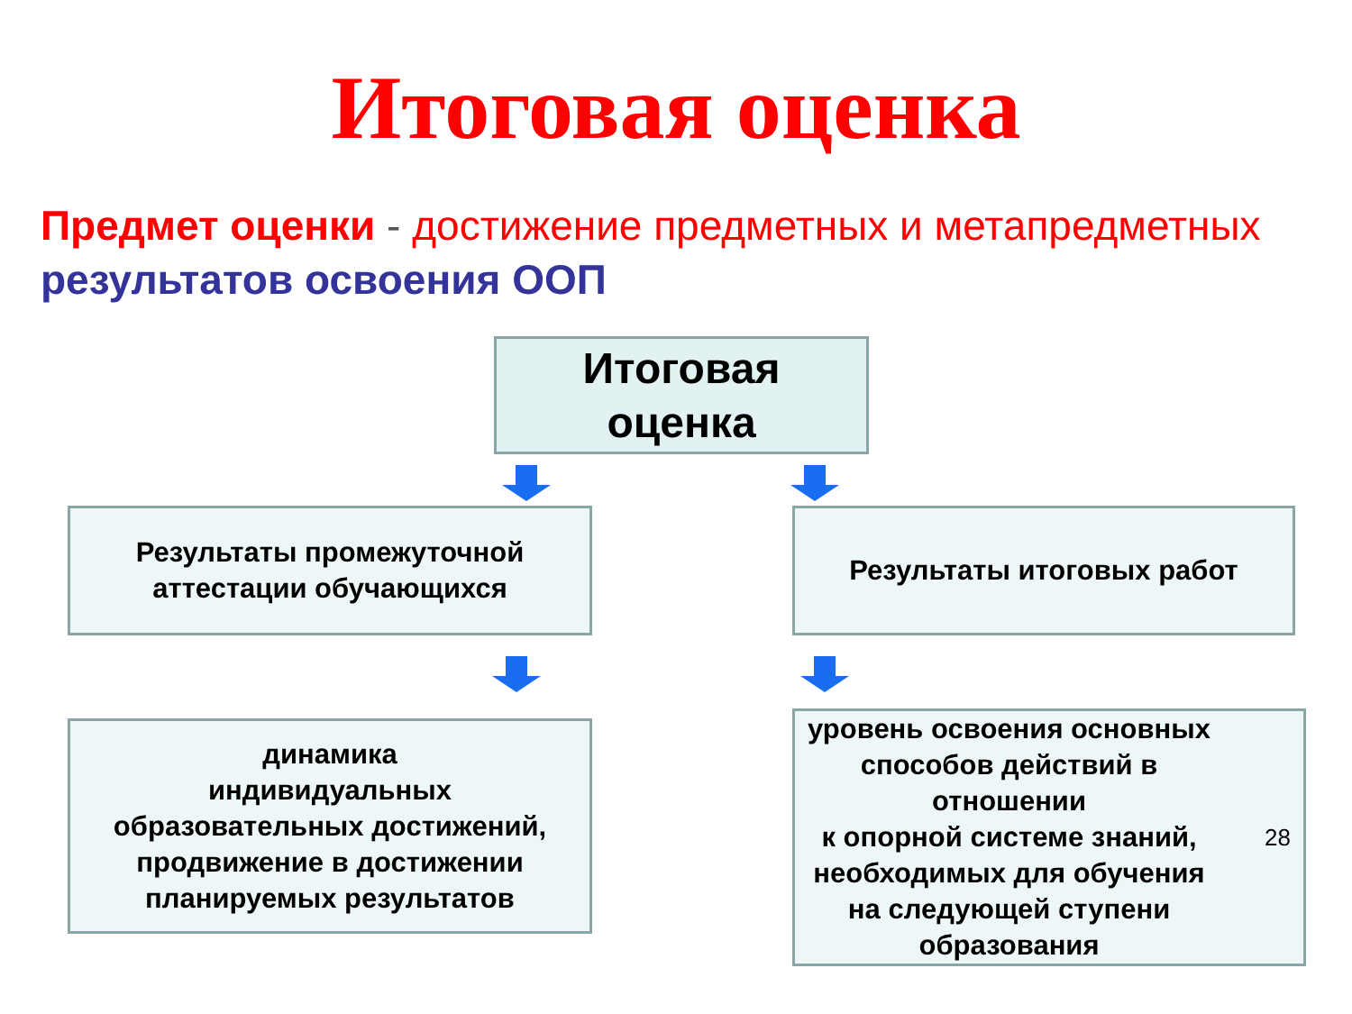Итоговая оценка
Предмет оценки - достижение предметных и метапредметных результатов освоения ООП
Итоговая
оценка
Результаты промежуточной
аттестации обучающихся
Результаты итоговых работ
динамика
индивидуальных
образовательных достижений,
продвижение в достижении
планируемых результатов
уровень освоения основных
способов действий в
отношении
к опорной системе знаний,
необходимых для обучения
на следующей ступени
образования 28